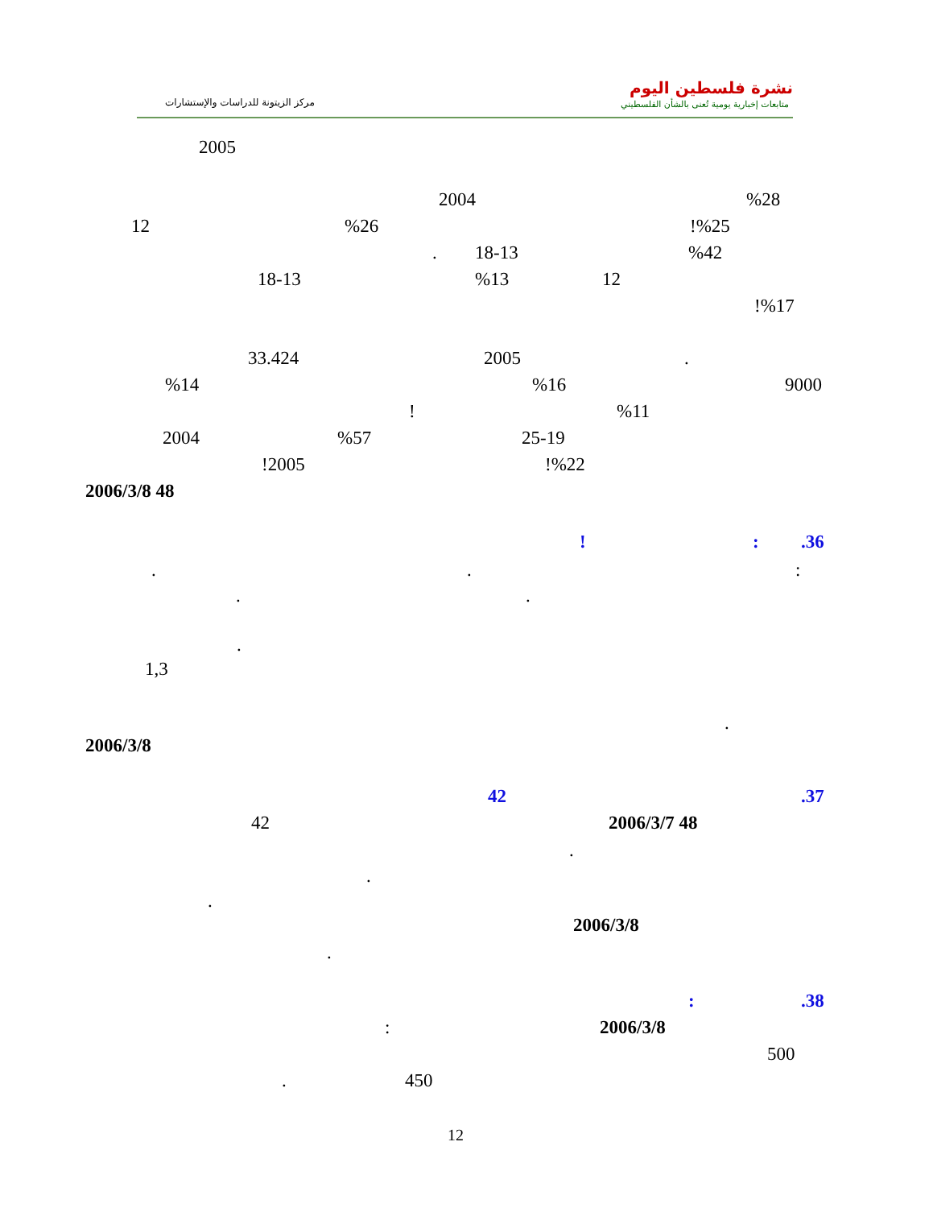نشرة فلسطين اليوم
متابعات إخبارية يومية تُعنى بالشأن الفلسطيني مركز الزيتونة للدراسات والإستشارات
2005
2004 %28
12 %26 !%25
. 18-13 %42
18-13 %13 12
!%17
33.424 2005 .
%14 %16 9000
! %11
2004 %57 25-19
!2005 !%22
2006/3/8 48
.36
:
!
:
.
.
.
.
.
1,3
.
2006/3/8
.37
42
2006/3/7 48
42
.
.
.
2006/3/8
.
.38
:
2006/3/8
:
500
450
.
12